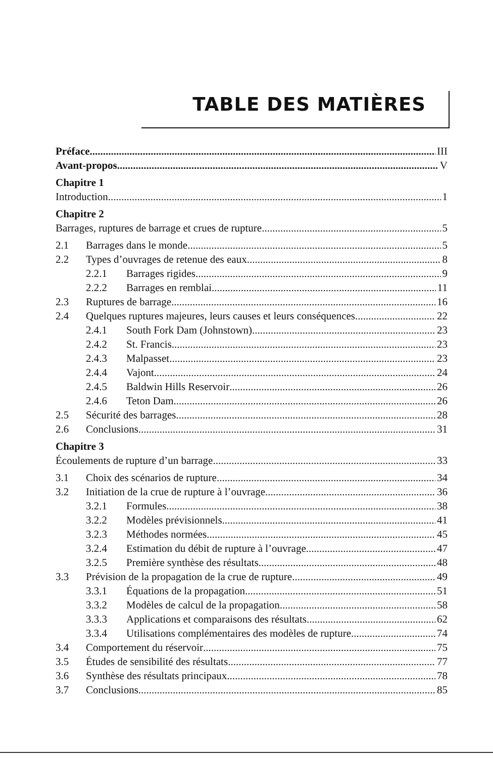TABLE DES MATIÈRES
Préface III
Avant-propos V
Chapitre 1
Introduction 1
Chapitre 2
Barrages, ruptures de barrage et crues de rupture 5
2.1 Barrages dans le monde 5
2.2 Types d’ouvrages de retenue des eaux 8
2.2.1 Barrages rigides 9
2.2.2 Barrages en remblai 11
2.3 Ruptures de barrage 16
2.4 Quelques ruptures majeures, leurs causes et leurs conséquences 22
2.4.1 South Fork Dam (Johnstown) 23
2.4.2 St. Francis 23
2.4.3 Malpasset 23
2.4.4 Vajont 24
2.4.5 Baldwin Hills Reservoir 26
2.4.6 Teton Dam 26
2.5 Sécurité des barrages 28
2.6 Conclusions 31
Chapitre 3
Écoulements de rupture d’un barrage 33
3.1 Choix des scénarios de rupture 34
3.2 Initiation de la crue de rupture à l’ouvrage 36
3.2.1 Formules 38
3.2.2 Modèles prévisionnels 41
3.2.3 Méthodes normées 45
3.2.4 Estimation du débit de rupture à l’ouvrage 47
3.2.5 Première synthèse des résultats 48
3.3 Prévision de la propagation de la crue de rupture 49
3.3.1 Équations de la propagation 51
3.3.2 Modèles de calcul de la propagation 58
3.3.3 Applications et comparaisons des résultats 62
3.3.4 Utilisations complémentaires des modèles de rupture 74
3.4 Comportement du réservoir 75
3.5 Études de sensibilité des résultats 77
3.6 Synthèse des résultats principaux 78
3.7 Conclusions 85